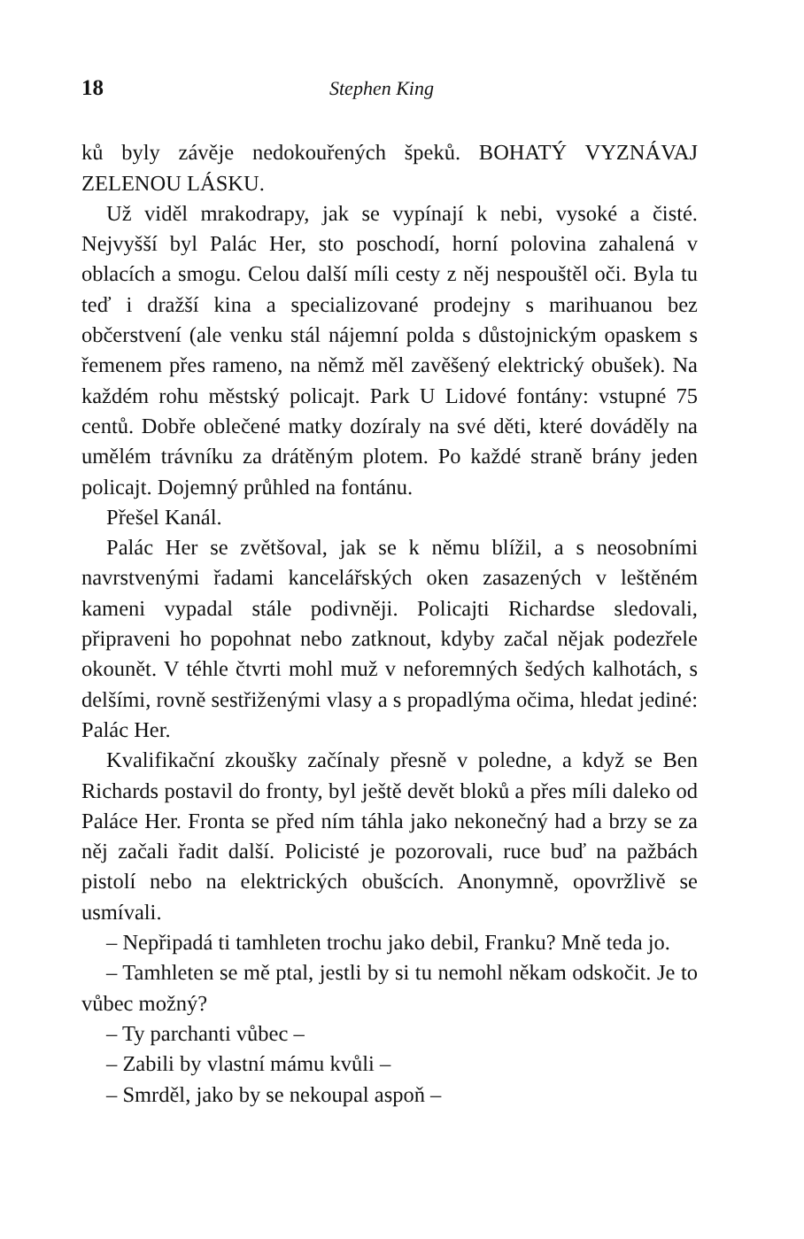18 Stephen King
ků byly závěje nedokouřených špeků. BOHATÝ VYZNÁVAJ ZELENOU LÁSKU.
Už viděl mrakodrapy, jak se vypínají k nebi, vysoké a čisté. Nejvyšší byl Palác Her, sto poschodí, horní polovina zahalená v oblacích a smogu. Celou další míli cesty z něj nespouštěl oči. Byla tu teď i dražší kina a specializované prodejny s marihuanou bez občerstvení (ale venku stál nájemní polda s důstojnickým opaskem s řemenem přes rameno, na němž měl zavěšený elektrický obušek). Na každém rohu městský policajt. Park U Lidové fontány: vstupné 75 centů. Dobře oblečené matky dozíraly na své děti, které dováděly na umělém trávníku za drátěným plotem. Po každé straně brány jeden policajt. Dojemný průhled na fontánu.
Přešel Kanál.
Palác Her se zvětšoval, jak se k němu blížil, a s neosobními navrstvenými řadami kancelářských oken zasazených v leštěném kameni vypadal stále podivněji. Policajti Richardse sledovali, připraveni ho popohnat nebo zatknout, kdyby začal nějak podezřele okounět. V téhle čtvrti mohl muž v neforemných šedých kalhotách, s delšími, rovně sestřiženými vlasy a s propadlýma očima, hledat jediné: Palác Her.
Kvalifikační zkoušky začínaly přesně v poledne, a když se Ben Richards postavil do fronty, byl ještě devět bloků a přes míli daleko od Paláce Her. Fronta se před ním táhla jako nekonečný had a brzy se za něj začali řadit další. Policisté je pozorovali, ruce buď na pažbách pistolí nebo na elektrických obušcích. Anonymně, opovržlivě se usmívali.
– Nepřipadá ti tamhleten trochu jako debil, Franku? Mně teda jo.
– Tamhleten se mě ptal, jestli by si tu nemohl někam odskočit. Je to vůbec možný?
– Ty parchanti vůbec –
– Zabili by vlastní mámu kvůli –
– Smrděl, jako by se nekoupal aspoň –